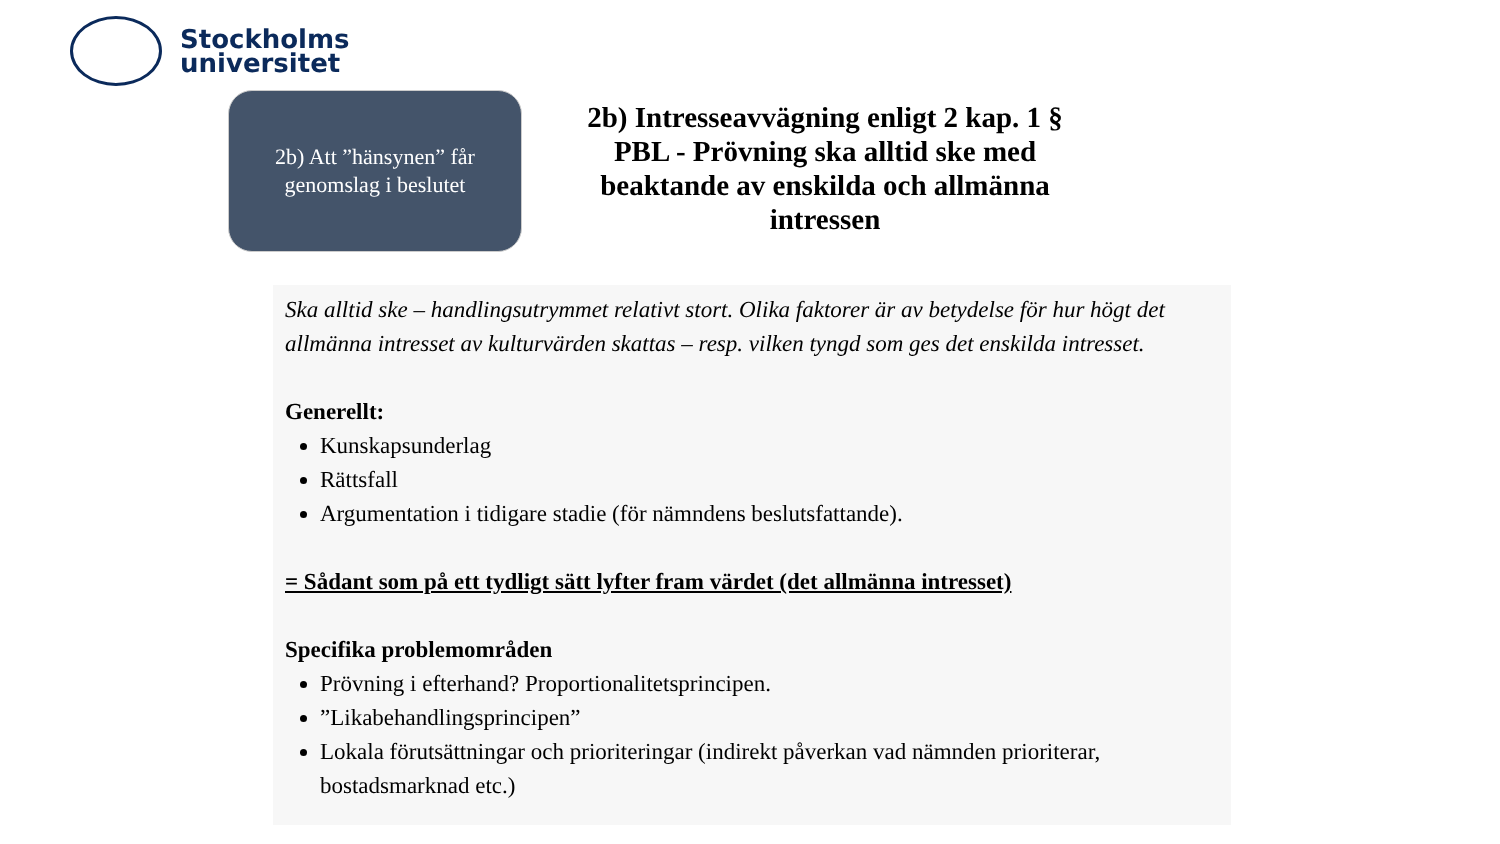Stockholms
universitet
2b) Att ”hänsynen” får
genomslag i beslutet
2b) Intresseavvägning enligt 2 kap. 1 § PBL - Prövning ska alltid ske med beaktande av enskilda och allmänna intressen
Ska alltid ske – handlingsutrymmet relativt stort. Olika faktorer är av betydelse för hur högt det allmänna intresset av kulturvärden skattas – resp. vilken tyngd som ges det enskilda intresset.
Generellt:
Kunskapsunderlag
Rättsfall
Argumentation i tidigare stadie (för nämndens beslutsfattande).
= Sådant som på ett tydligt sätt lyfter fram värdet (det allmänna intresset)
Specifika problemområden
Prövning i efterhand? Proportionalitetsprincipen.
”Likabehandlingsprincipen”
Lokala förutsättningar och prioriteringar (indirekt påverkan vad nämnden prioriterar, bostadsmarknad etc.)